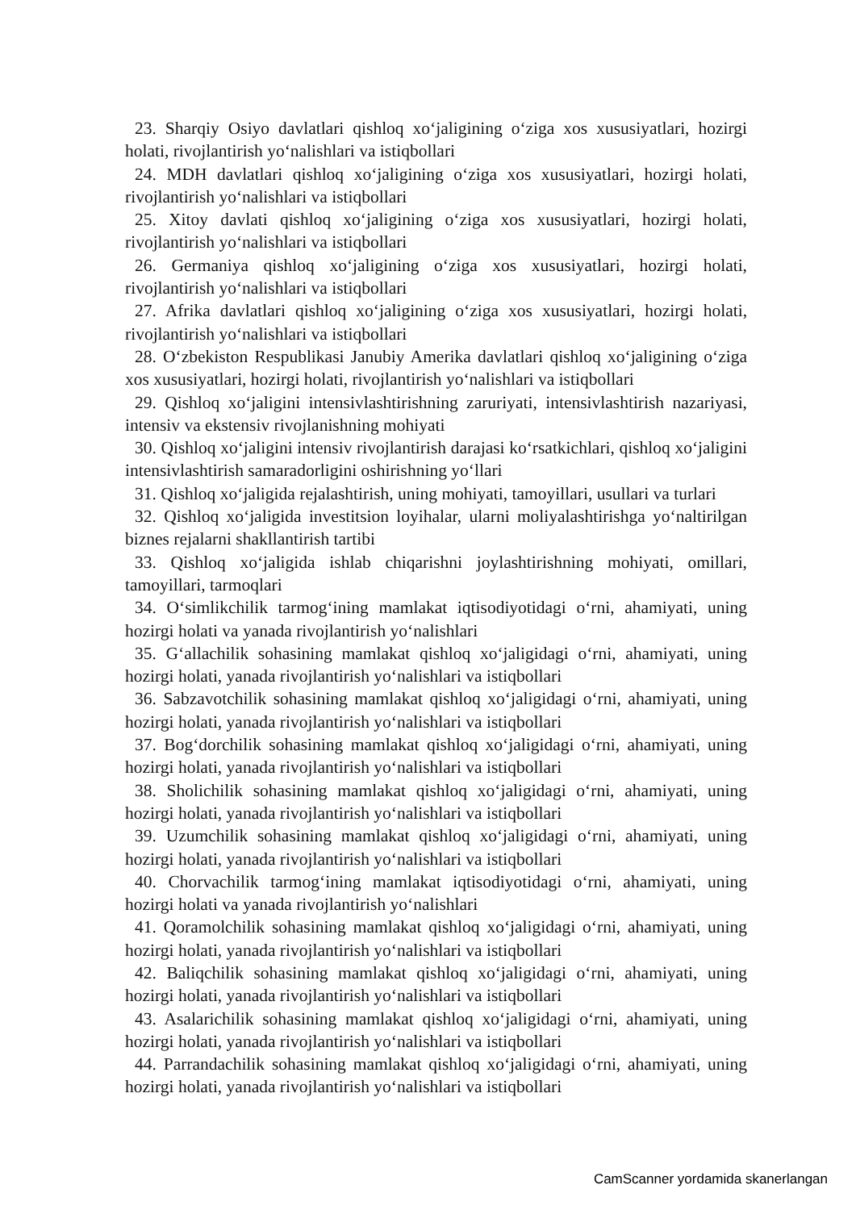23. Sharqiy Osiyo davlatlari qishloq xo‘jaligining o‘ziga xos xususiyatlari, hozirgi holati, rivojlantirish yo‘nalishlari va istiqbollari
24. MDH davlatlari qishloq xo‘jaligining o‘ziga xos xususiyatlari, hozirgi holati, rivojlantirish yo‘nalishlari va istiqbollari
25. Xitoy davlati qishloq xo‘jaligining o‘ziga xos xususiyatlari, hozirgi holati, rivojlantirish yo‘nalishlari va istiqbollari
26. Germaniya qishloq xo‘jaligining o‘ziga xos xususiyatlari, hozirgi holati, rivojlantirish yo‘nalishlari va istiqbollari
27. Afrika davlatlari qishloq xo‘jaligining o‘ziga xos xususiyatlari, hozirgi holati, rivojlantirish yo‘nalishlari va istiqbollari
28. O‘zbekiston Respublikasi Janubiy Amerika davlatlari qishloq xo‘jaligining o‘ziga xos xususiyatlari, hozirgi holati, rivojlantirish yo‘nalishlari va istiqbollari
29. Qishloq xo‘jaligini intensivlashtirishning zaruriyati, intensivlashtirish nazariyasi, intensiv va ekstensiv rivojlanishning mohiyati
30. Qishloq xo‘jaligini intensiv rivojlantirish darajasi ko‘rsatkichlari, qishloq xo‘jaligini intensivlashtirish samaradorligini oshirishning yo‘llari
31. Qishloq xo‘jaligida rejalashtirish, uning mohiyati, tamoyillari, usullari va turlari
32. Qishloq xo‘jaligida investitsion loyihalar, ularni moliyalashtirishga yo‘naltirilgan biznes rejalarni shakllantirish tartibi
33. Qishloq xo‘jaligida ishlab chiqarishni joylashtirishning mohiyati, omillari, tamoyillari, tarmoqlari
34. O‘simlikchilik tarmog‘ining mamlakat iqtisodiyotidagi o‘rni, ahamiyati, uning hozirgi holati va yanada rivojlantirish yo‘nalishlari
35. G‘allachilik sohasining mamlakat qishloq xo‘jaligidagi o‘rni, ahamiyati, uning hozirgi holati, yanada rivojlantirish yo‘nalishlari va istiqbollari
36. Sabzavotchilik sohasining mamlakat qishloq xo‘jaligidagi o‘rni, ahamiyati, uning hozirgi holati, yanada rivojlantirish yo‘nalishlari va istiqbollari
37. Bog‘dorchilik sohasining mamlakat qishloq xo‘jaligidagi o‘rni, ahamiyati, uning hozirgi holati, yanada rivojlantirish yo‘nalishlari va istiqbollari
38. Sholichilik sohasining mamlakat qishloq xo‘jaligidagi o‘rni, ahamiyati, uning hozirgi holati, yanada rivojlantirish yo‘nalishlari va istiqbollari
39. Uzumchilik sohasining mamlakat qishloq xo‘jaligidagi o‘rni, ahamiyati, uning hozirgi holati, yanada rivojlantirish yo‘nalishlari va istiqbollari
40. Chorvachilik tarmog‘ining mamlakat iqtisodiyotidagi o‘rni, ahamiyati, uning hozirgi holati va yanada rivojlantirish yo‘nalishlari
41. Qoramolchilik sohasining mamlakat qishloq xo‘jaligidagi o‘rni, ahamiyati, uning hozirgi holati, yanada rivojlantirish yo‘nalishlari va istiqbollari
42. Baliqchilik sohasining mamlakat qishloq xo‘jaligidagi o‘rni, ahamiyati, uning hozirgi holati, yanada rivojlantirish yo‘nalishlari va istiqbollari
43. Asalarichilik sohasining mamlakat qishloq xo‘jaligidagi o‘rni, ahamiyati, uning hozirgi holati, yanada rivojlantirish yo‘nalishlari va istiqbollari
44. Parrandachilik sohasining mamlakat qishloq xo‘jaligidagi o‘rni, ahamiyati, uning hozirgi holati, yanada rivojlantirish yo‘nalishlari va istiqbollari
CamScanner yordamida skanerlangan